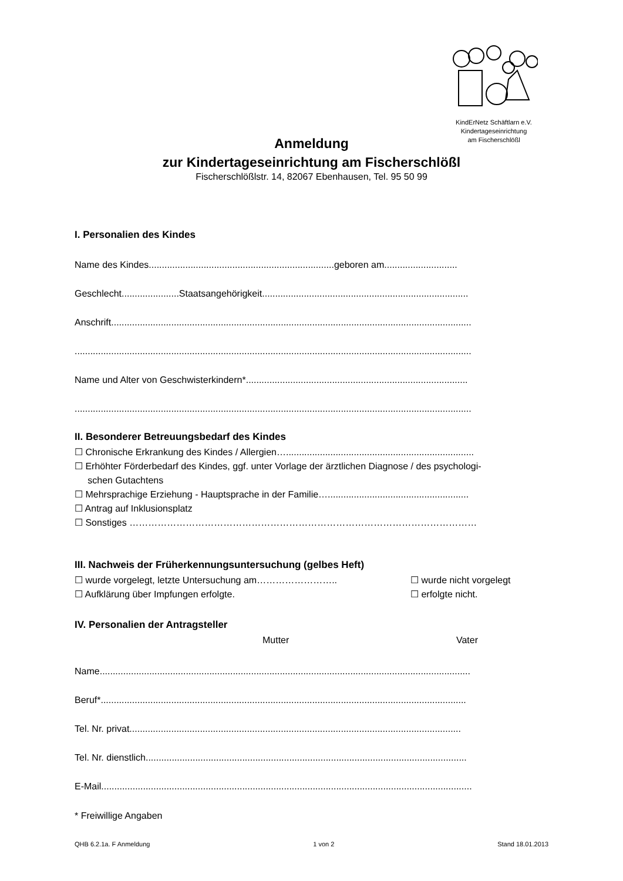KindErNetz Schäftlarn e.V.
Kindertageseinrichtung
am Fischerschlößl
Anmeldung
zur Kindertageseinrichtung am Fischerschlößl
Fischerschlößlstr. 14, 82067 Ebenhausen, Tel. 95 50 99
I. Personalien des Kindes
Name des Kindes.......................................................................geboren am............................
Geschlecht......................Staatsangehörigkeit...............................................................................
Anschrift..........................................................................................................................................
........................................................................................................................................................
Name und Alter von Geschwisterkindern*.....................................................................................
........................................................................................................................................................
II. Besonderer Betreuungsbedarf des Kindes
☐ Chronische Erkrankung des Kindes / Allergien…........................................................................
☐ Erhöhter Förderbedarf des Kindes, ggf. unter Vorlage der ärztlichen Diagnose / des psychologi-
schen Gutachtens
☐ Mehrsprachige Erziehung - Hauptsprache in der Familie…......................................................
☐ Antrag auf Inklusionsplatz
☐ Sonstiges …………………………………………………………………………………………………
III. Nachweis der Früherkennungsuntersuchung (gelbes Heft)
☐ wurde vorgelegt, letzte Untersuchung am…………………….. ☐ wurde nicht vorgelegt
☐ Aufklärung über Impfungen erfolgte. ☐ erfolgte nicht.
IV. Personalien der Antragsteller
Mutter Vater
Name..............................................................................................................................................
Beruf*............................................................................................................................................
Tel. Nr. privat...............................................................................................................................
Tel. Nr. dienstlich...........................................................................................................................
E-Mail..............................................................................................................................................
* Freiwillige Angaben
QHB 6.2.1a. F Anmeldung 1 von 2 Stand 18.01.2013